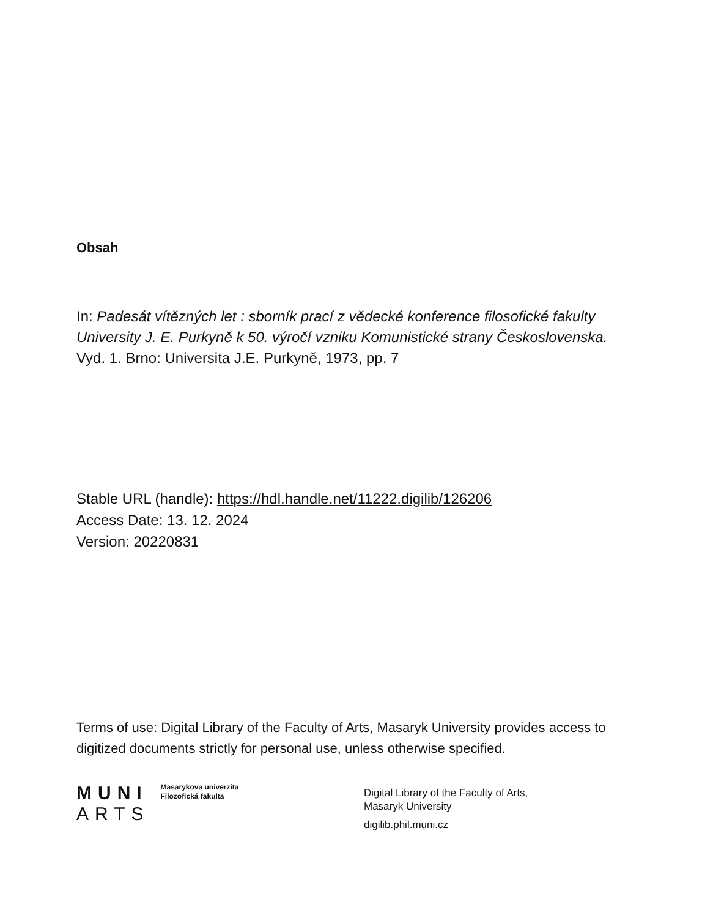Obsah
In: Padesát vítězných let : sborník prací z vědecké konference filosofické fakulty University J. E. Purkyně k 50. výročí vzniku Komunistické strany Československa.
Vyd. 1. Brno: Universita J.E. Purkyně, 1973, pp. 7
Stable URL (handle): https://hdl.handle.net/11222.digilib/126206
Access Date: 13. 12. 2024
Version: 20220831
Terms of use: Digital Library of the Faculty of Arts, Masaryk University provides access to digitized documents strictly for personal use, unless otherwise specified.
MUNI
ARTS
Masarykova univerzita
Filozofická fakulta
Digital Library of the Faculty of Arts,
Masaryk University
digilib.phil.muni.cz